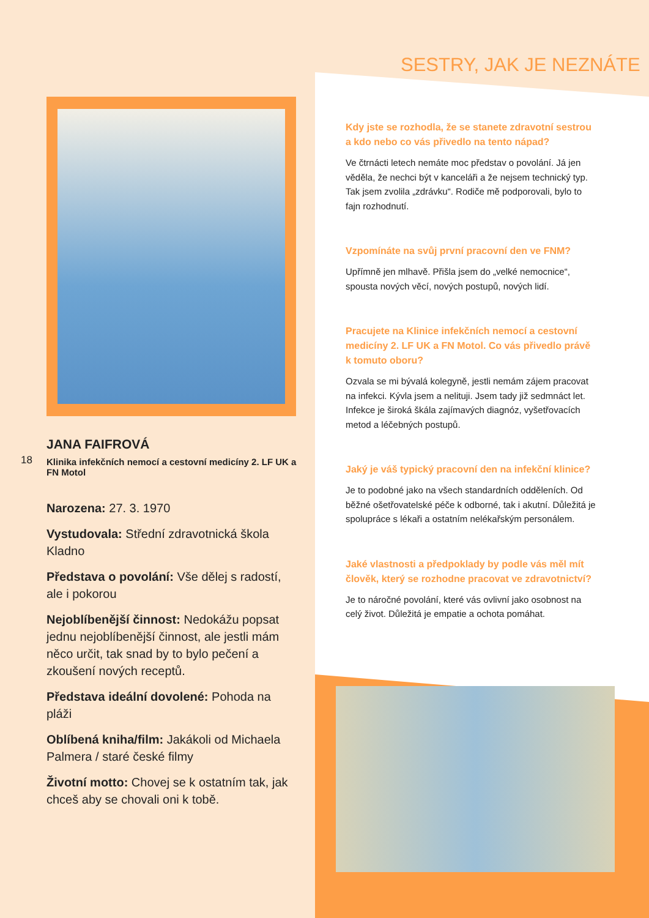SESTRY, JAK JE NEZNÁTE
JANA FAIFROVÁ
Klinika infekčních nemocí a cestovní medicíny 2. LF UK a FN Motol
Narozena: 27. 3. 1970
Vystudovala: Střední zdravotnická škola Kladno
Představa o povolání: Vše dělej s radostí, ale i pokorou
Nejoblíbenější činnost: Nedokážu popsat jednu nejoblíbenější činnost, ale jestli mám něco určit, tak snad by to bylo pečení a zkoušení nových receptů.
Představa ideální dovolené: Pohoda na pláži
Oblíbená kniha/film: Jakákoli od Michaela Palmera / staré české filmy
Životní motto: Chovej se k ostatním tak, jak chceš aby se chovali oni k tobě.
18
Kdy jste se rozhodla, že se stanete zdravotní sestrou a kdo nebo co vás přivedlo na tento nápad?
Ve čtrnácti letech nemáte moc představ o povolání. Já jen věděla, že nechci být v kanceláři a že nejsem technický typ. Tak jsem zvolila „zdrávku“. Rodiče mě podporovali, bylo to fajn rozhodnutí.
Vzpomínáte na svůj první pracovní den ve FNM?
Upřímně jen mlhavě. Přišla jsem do „velké nemocnice“, spousta nových věcí, nových postupů, nových lidí.
Pracujete na Klinice infekčních nemocí a cestovní medicíny 2. LF UK a FN Motol. Co vás přivedlo právě k tomuto oboru?
Ozvala se mi bývalá kolegyně, jestli nemám zájem pracovat na infekci. Kývla jsem a nelituji. Jsem tady již sedmnáct let. Infekce je široká škála zajímavých diagnóz, vyšetřovacích metod a léčebných postupů.
Jaký je váš typický pracovní den na infekční klinice?
Je to podobné jako na všech standardních odděleních. Od běžné ošetřovatelské péče k odborné, tak i akutní. Důležitá je spolupráce s lékaři a ostatním nelékařským personálem.
Jaké vlastnosti a předpoklady by podle vás měl mít člověk, který se rozhodne pracovat ve zdravotnictví?
Je to náročné povolání, které vás ovlivní jako osobnost na celý život. Důležitá je empatie a ochota pomáhat.